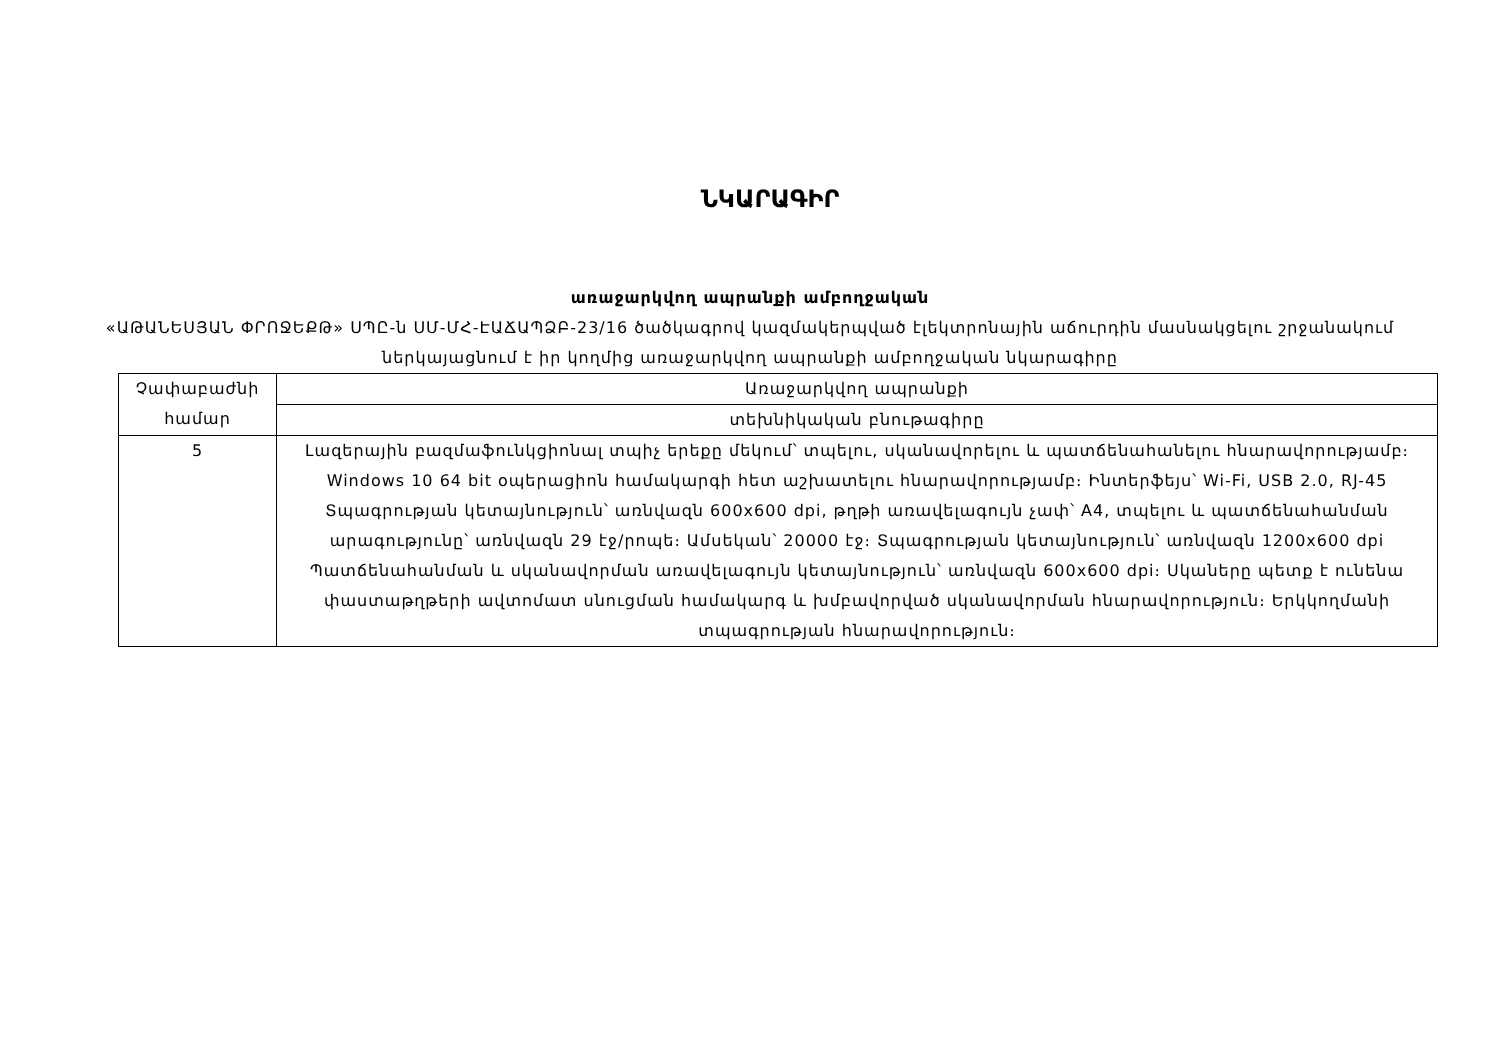ՆԿԱՐԱԳԻՐ
առաջարկվող ապրանքի ամբողջական
«ԱԹԱՆԵՍՅԱՆ ՓՐՈՋԵՔԹ» ՍՊԸ-ն ՍՄ-ՄՀ-ԷԱՃԱՊՁԲ-23/16 ծածկագրով կազմակերպված էլեկտրոնային աճուրդին մասնակցելու շրջանակում ներկայացնում է իր կողմից առաջարկվող ապրանքի ամբողջական նկարագիրը
| Չափաբաժնի համար | Առաջարկվող ապրանքի |
| | տեխնիկական բնութագիրը |
| 5 | Լազերային բազմաֆունկցիոնալ տպիչ երեքը մեկում՝ տպելու, սկանավորելու և պատճենահանելու հնարավորությամբ։ Windows 10 64 bit օպերացիոն համակարգի հետ աշխատելու հնարավորությամբ։ Ինտերֆեյս՝ Wi-Fi, USB 2.0, RJ-45 Տպագրության կետայնություն՝ առնվազն 600x600 dpi, թղթի առավելագույն չափ՝ A4, տպելու և պատճենահանման արագությունը՝ առնվազն 29 էջ/րոպե։ Ամսեկան՝ 20000 էջ։ Տպագրության կետայնություն՝ առնվազն 1200x600 dpi Պատճենահանման և սկանավորման առավելագույն կետայնություն՝ առնվազն 600x600 dpi։ Սկաները պետք է ունենա փաստաթղթերի ավտոմատ սնուցման համակարգ և խմբավորված սկանավորման հնարավորություն։ Երկկողմանի տպագրության հնարավորություն։ |